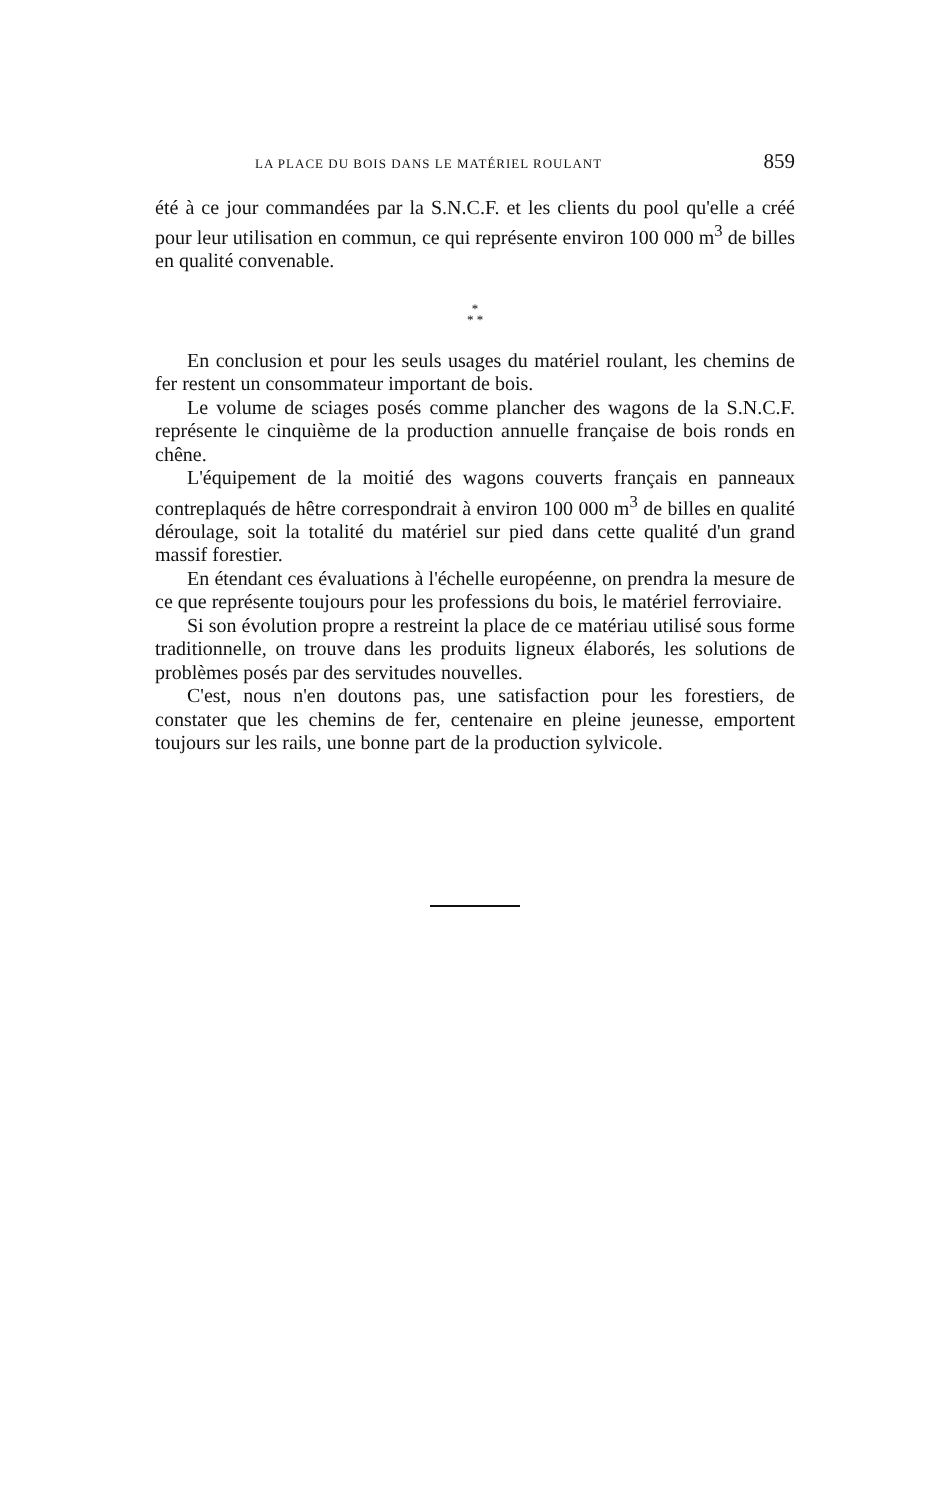LA PLACE DU BOIS DANS LE MATÉRIEL ROULANT 859
été à ce jour commandées par la S.N.C.F. et les clients du pool qu'elle a créé pour leur utilisation en commun, ce qui représente environ 100 000 m<sup>3</sup> de billes en qualité convenable.
*
* *
En conclusion et pour les seuls usages du matériel roulant, les chemins de fer restent un consommateur important de bois.
Le volume de sciages posés comme plancher des wagons de la S.N.C.F. représente le cinquième de la production annuelle française de bois ronds en chêne.
L'équipement de la moitié des wagons couverts français en panneaux contreplaqués de hêtre correspondrait à environ 100 000 m<sup>3</sup> de billes en qualité déroulage, soit la totalité du matériel sur pied dans cette qualité d'un grand massif forestier.
En étendant ces évaluations à l'échelle européenne, on prendra la mesure de ce que représente toujours pour les professions du bois, le matériel ferroviaire.
Si son évolution propre a restreint la place de ce matériau utilisé sous forme traditionnelle, on trouve dans les produits ligneux élaborés, les solutions de problèmes posés par des servitudes nouvelles.
C'est, nous n'en doutons pas, une satisfaction pour les forestiers, de constater que les chemins de fer, centenaire en pleine jeunesse, emportent toujours sur les rails, une bonne part de la production sylvicole.